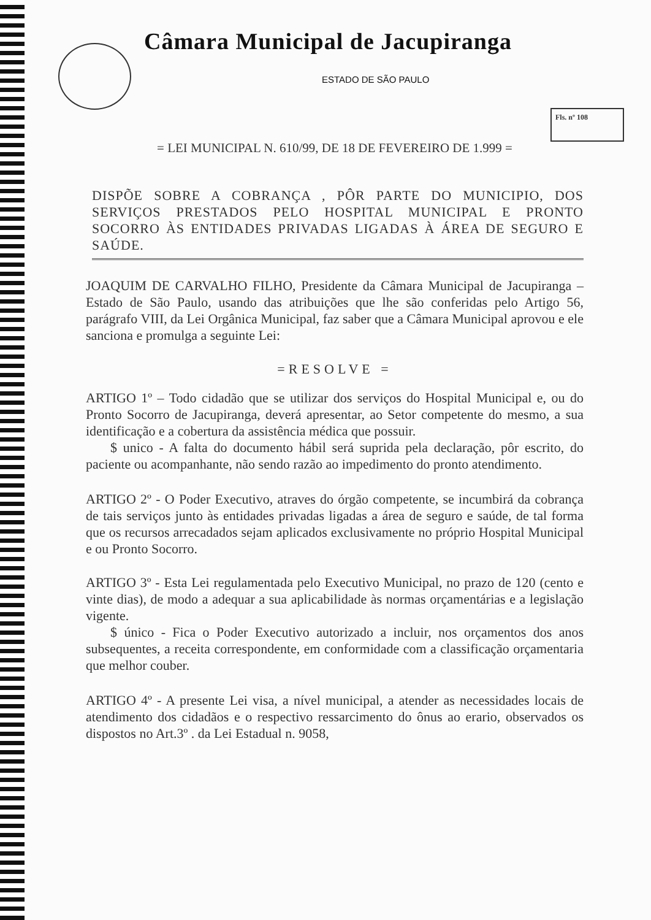Câmara Municipal de Jacupiranga
ESTADO DE SÃO PAULO
Fls. nº 108
= LEI MUNICIPAL N. 610/99, DE 18 DE FEVEREIRO DE 1.999 =
DISPÕE SOBRE A COBRANÇA , PÔR PARTE DO MUNICIPIO, DOS SERVIÇOS PRESTADOS PELO HOSPITAL MUNICIPAL E PRONTO SOCORRO ÀS ENTIDADES PRIVADAS LIGADAS À ÁREA DE SEGURO E SAÚDE.
JOAQUIM DE CARVALHO FILHO, Presidente da Câmara Municipal de Jacupiranga – Estado de São Paulo, usando das atribuições que lhe são conferidas pelo Artigo 56, parágrafo VIII, da Lei Orgânica Municipal, faz saber que a Câmara Municipal aprovou e ele sanciona e promulga a seguinte Lei:
=RESOLVE =
ARTIGO 1º – Todo cidadão que se utilizar dos serviços do Hospital Municipal e, ou do Pronto Socorro de Jacupiranga, deverá apresentar, ao Setor competente do mesmo, a sua identificação e a cobertura da assistência médica que possuir.
$ unico - A falta do documento hábil será suprida pela declaração, pôr escrito, do paciente ou acompanhante, não sendo razão ao impedimento do pronto atendimento.
ARTIGO 2º - O Poder Executivo, atraves do órgão competente, se incumbirá da cobrança de tais serviços junto às entidades privadas ligadas a área de seguro e saúde, de tal forma que os recursos arrecadados sejam aplicados exclusivamente no próprio Hospital Municipal e ou Pronto Socorro.
ARTIGO 3º - Esta Lei regulamentada pelo Executivo Municipal, no prazo de 120 (cento e vinte dias), de modo a adequar a sua aplicabilidade às normas orçamentárias e a legislação vigente.
$ único - Fica o Poder Executivo autorizado a incluir, nos orçamentos dos anos subsequentes, a receita correspondente, em conformidade com a classificação orçamentaria que melhor couber.
ARTIGO 4º - A presente Lei visa, a nível municipal, a atender as necessidades locais de atendimento dos cidadãos e o respectivo ressarcimento do ônus ao erario, observados os dispostos no Art.3º . da Lei Estadual n. 9058,